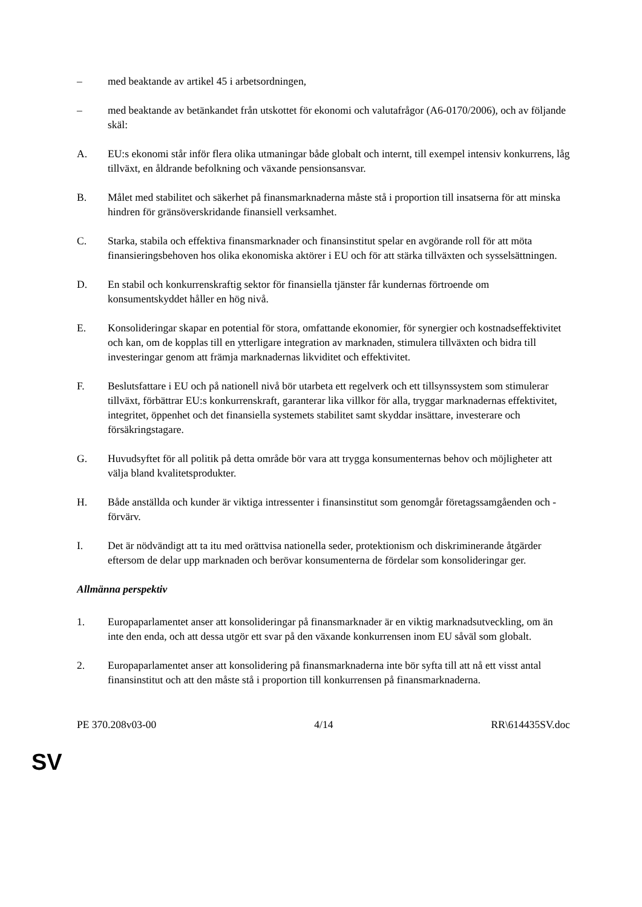– med beaktande av artikel 45 i arbetsordningen,
– med beaktande av betänkandet från utskottet för ekonomi och valutafrågor (A6-0170/2006), och av följande skäl:
A. EU:s ekonomi står inför flera olika utmaningar både globalt och internt, till exempel intensiv konkurrens, låg tillväxt, en åldrande befolkning och växande pensionsansvar.
B. Målet med stabilitet och säkerhet på finansmarknaderna måste stå i proportion till insatserna för att minska hindren för gränsöverskridande finansiell verksamhet.
C. Starka, stabila och effektiva finansmarknader och finansinstitut spelar en avgörande roll för att möta finansieringsbehoven hos olika ekonomiska aktörer i EU och för att stärka tillväxten och sysselsättningen.
D. En stabil och konkurrenskraftig sektor för finansiella tjänster får kundernas förtroende om konsumentskyddet håller en hög nivå.
E. Konsolideringar skapar en potential för stora, omfattande ekonomier, för synergier och kostnadseffektivitet och kan, om de kopplas till en ytterligare integration av marknaden, stimulera tillväxten och bidra till investeringar genom att främja marknadernas likviditet och effektivitet.
F. Beslutsfattare i EU och på nationell nivå bör utarbeta ett regelverk och ett tillsynssystem som stimulerar tillväxt, förbättrar EU:s konkurrenskraft, garanterar lika villkor för alla, tryggar marknadernas effektivitet, integritet, öppenhet och det finansiella systemets stabilitet samt skyddar insättare, investerare och försäkringstagare.
G. Huvudsyftet för all politik på detta område bör vara att trygga konsumenternas behov och möjligheter att välja bland kvalitetsprodukter.
H. Både anställda och kunder är viktiga intressenter i finansinstitut som genomgår företagssamgåenden och -förvärv.
I. Det är nödvändigt att ta itu med orättvisa nationella seder, protektionism och diskriminerande åtgärder eftersom de delar upp marknaden och berövar konsumenterna de fördelar som konsolideringar ger.
Allmänna perspektiv
1. Europaparlamentet anser att konsolideringar på finansmarknader är en viktig marknadsutveckling, om än inte den enda, och att dessa utgör ett svar på den växande konkurrensen inom EU såväl som globalt.
2. Europaparlamentet anser att konsolidering på finansmarknaderna inte bör syfta till att nå ett visst antal finansinstitut och att den måste stå i proportion till konkurrensen på finansmarknaderna.
PE 370.208v03-00 4/14 RR\614435SV.doc
SV